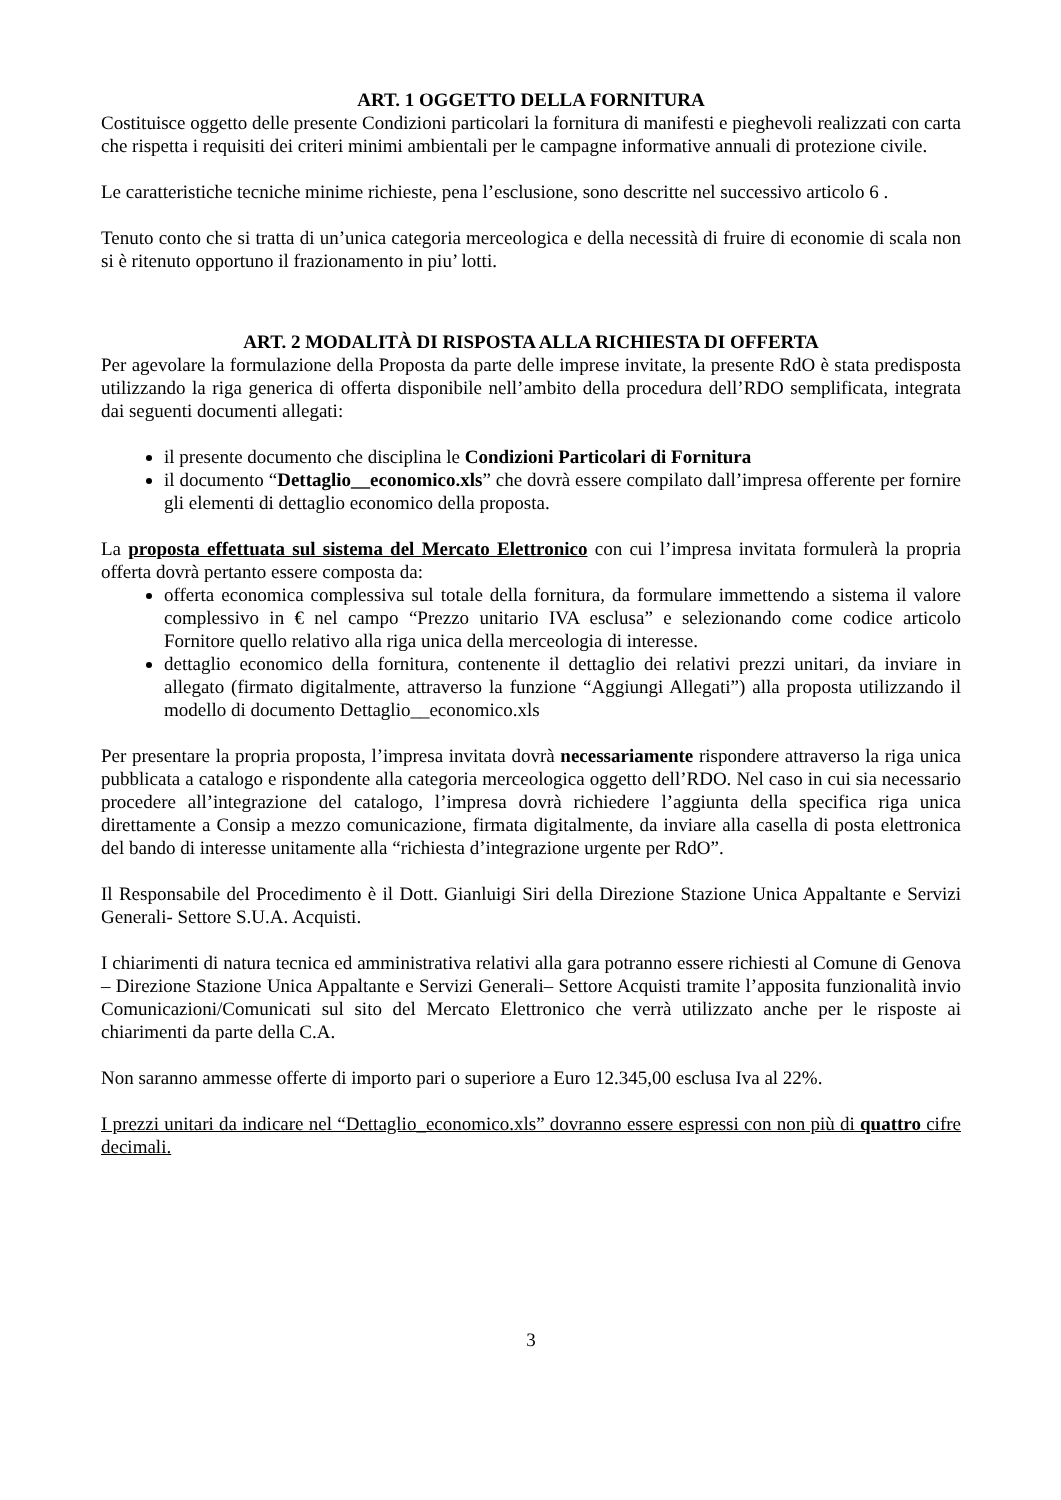ART. 1 OGGETTO DELLA FORNITURA
Costituisce oggetto delle presente Condizioni particolari la fornitura di manifesti e pieghevoli realizzati con carta che rispetta i requisiti dei criteri minimi ambientali per le campagne informative annuali di protezione civile.
Le caratteristiche tecniche minime richieste, pena l’esclusione, sono descritte nel successivo articolo 6 .
Tenuto conto che si tratta di un’unica categoria merceologica e della necessità di fruire di economie di scala non si è ritenuto opportuno il frazionamento in piu’ lotti.
ART. 2 MODALITÀ DI RISPOSTA ALLA RICHIESTA DI OFFERTA
Per agevolare la formulazione della Proposta da parte delle imprese invitate, la presente RdO è stata predisposta utilizzando la riga generica di offerta disponibile nell’ambito della procedura dell’RDO semplificata, integrata dai seguenti documenti allegati:
il presente documento che disciplina le Condizioni Particolari di Fornitura
il documento “Dettaglio__economico.xls” che dovrà essere compilato dall’impresa offerente per fornire gli elementi di dettaglio economico della proposta.
La proposta effettuata sul sistema del Mercato Elettronico con cui l’impresa invitata formulerà la propria offerta dovrà pertanto essere composta da:
offerta economica complessiva sul totale della fornitura, da formulare immettendo a sistema il valore complessivo in € nel campo “Prezzo unitario IVA esclusa” e selezionando come codice articolo Fornitore quello relativo alla riga unica della merceologia di interesse.
dettaglio economico della fornitura, contenente il dettaglio dei relativi prezzi unitari, da inviare in allegato (firmato digitalmente, attraverso la funzione “Aggiungi Allegati”) alla proposta utilizzando il modello di documento Dettaglio__economico.xls
Per presentare la propria proposta, l’impresa invitata dovrà necessariamente rispondere attraverso la riga unica pubblicata a catalogo e rispondente alla categoria merceologica oggetto dell’RDO. Nel caso in cui sia necessario procedere all’integrazione del catalogo, l’impresa dovrà richiedere l’aggiunta della specifica riga unica direttamente a Consip a mezzo comunicazione, firmata digitalmente, da inviare alla casella di posta elettronica del bando di interesse unitamente alla “richiesta d’integrazione urgente per RdO”.
Il Responsabile del Procedimento è il Dott. Gianluigi Siri della Direzione Stazione Unica Appaltante e Servizi Generali- Settore S.U.A. Acquisti.
I chiarimenti di natura tecnica ed amministrativa relativi alla gara potranno essere richiesti al Comune di Genova – Direzione Stazione Unica Appaltante e Servizi Generali– Settore Acquisti tramite l’apposita funzionalità invio Comunicazioni/Comunicati sul sito del Mercato Elettronico che verrà utilizzato anche per le risposte ai chiarimenti da parte della C.A.
Non saranno ammesse offerte di importo pari o superiore a Euro 12.345,00 esclusa Iva al 22%.
I prezzi unitari da indicare nel “Dettaglio_economico.xls” dovranno essere espressi con non più di quattro cifre decimali.
3